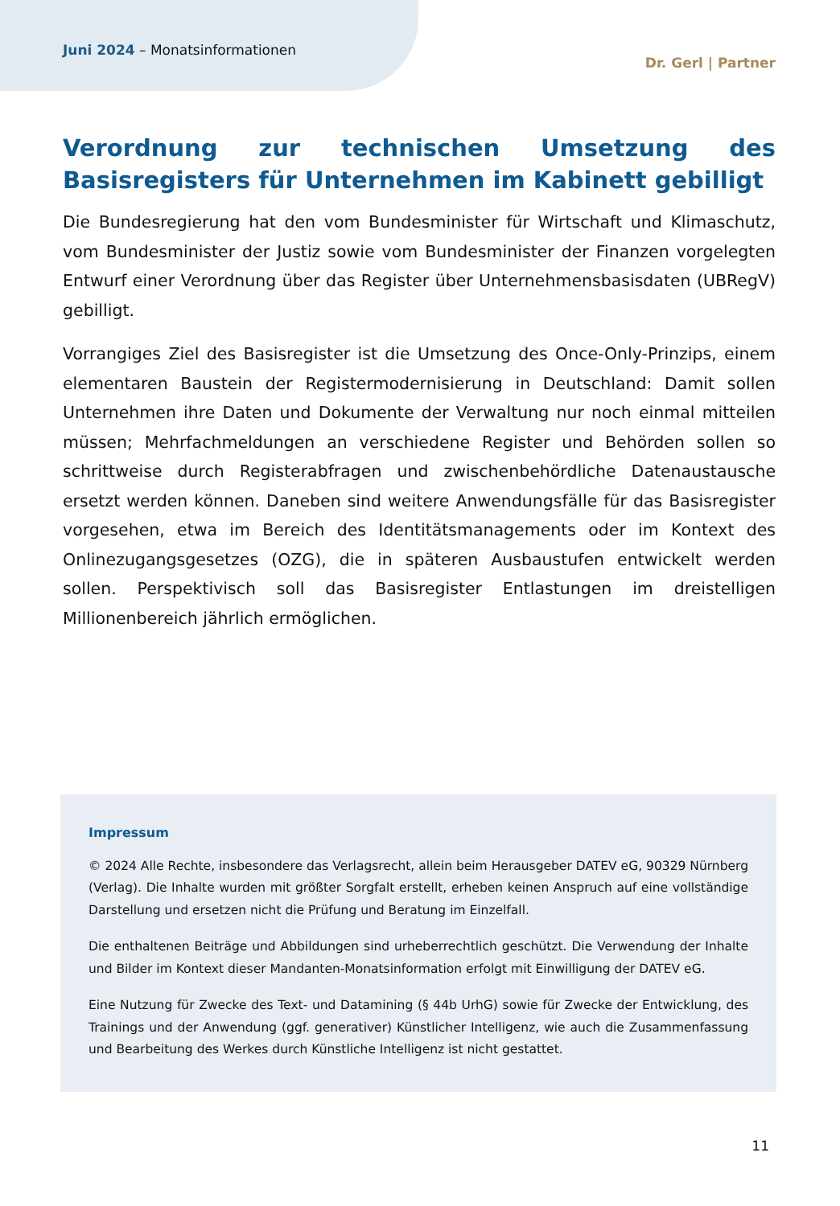Juni 2024 – Monatsinformationen
Dr. Gerl | Partner
Verordnung zur technischen Umsetzung des Basisregisters für Unternehmen im Kabinett gebilligt
Die Bundesregierung hat den vom Bundesminister für Wirtschaft und Klimaschutz, vom Bundesminister der Justiz sowie vom Bundesminister der Finanzen vorgelegten Entwurf einer Verordnung über das Register über Unternehmensbasisdaten (UBRegV) gebilligt.
Vorrangiges Ziel des Basisregister ist die Umsetzung des Once-Only-Prinzips, einem elementaren Baustein der Registermodernisierung in Deutschland: Damit sollen Unternehmen ihre Daten und Dokumente der Verwaltung nur noch einmal mitteilen müssen; Mehrfachmeldungen an verschiedene Register und Behörden sollen so schrittweise durch Registerabfragen und zwischenbehördliche Datenaustausche ersetzt werden können. Daneben sind weitere Anwendungsfälle für das Basisregister vorgesehen, etwa im Bereich des Identitätsmanagements oder im Kontext des Onlinezugangsgesetzes (OZG), die in späteren Ausbaustufen entwickelt werden sollen. Perspektivisch soll das Basisregister Entlastungen im dreistelligen Millionenbereich jährlich ermöglichen.
Impressum
© 2024 Alle Rechte, insbesondere das Verlagsrecht, allein beim Herausgeber DATEV eG, 90329 Nürnberg (Verlag). Die Inhalte wurden mit größter Sorgfalt erstellt, erheben keinen Anspruch auf eine vollständige Darstellung und ersetzen nicht die Prüfung und Beratung im Einzelfall.
Die enthaltenen Beiträge und Abbildungen sind urheberrechtlich geschützt. Die Verwendung der Inhalte und Bilder im Kontext dieser Mandanten-Monatsinformation erfolgt mit Einwilligung der DATEV eG.
Eine Nutzung für Zwecke des Text- und Datamining (§ 44b UrhG) sowie für Zwecke der Entwicklung, des Trainings und der Anwendung (ggf. generativer) Künstlicher Intelligenz, wie auch die Zusammenfassung und Bearbeitung des Werkes durch Künstliche Intelligenz ist nicht gestattet.
11